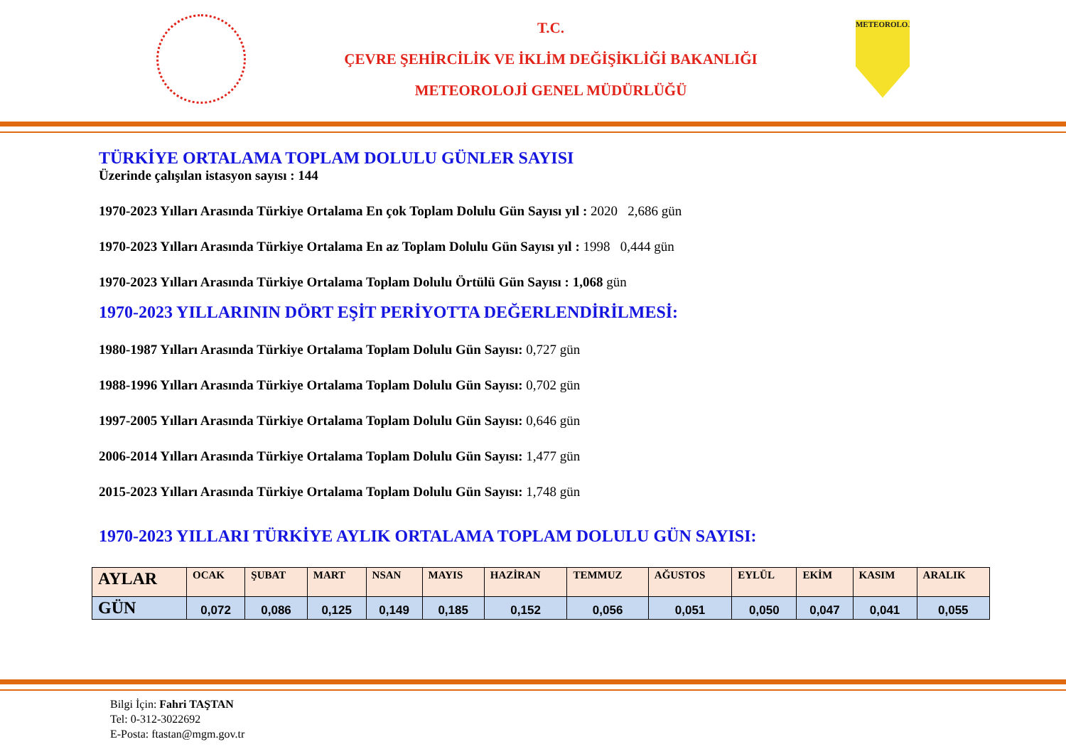T.C.
ÇEVRE ŞEHİRCİLİK VE İKLİM DEĞİŞİKLİĞİ BAKANLIĞI
METEOROLOJİ GENEL MÜDÜRLÜĞÜ
METEOROLOJİ
TÜRKİYE ORTALAMA TOPLAM DOLULU GÜNLER SAYISI
Üzerinde çalışılan istasyon sayısı : 144
1970-2023 Yılları Arasında Türkiye Ortalama En çok Toplam Dolulu Gün Sayısı yıl : 2020 2,686 gün
1970-2023 Yılları Arasında Türkiye Ortalama En az Toplam Dolulu Gün Sayısı yıl : 1998 0,444 gün
1970-2023 Yılları Arasında Türkiye Ortalama Toplam Dolulu Örtülü Gün Sayısı : 1,068 gün
1970-2023 YILLARININ DÖRT EŞİT PERİYOTTA DEĞERLENDİRİLMESİ:
1980-1987 Yılları Arasında Türkiye Ortalama Toplam Dolulu Gün Sayısı: 0,727 gün
1988-1996 Yılları Arasında Türkiye Ortalama Toplam Dolulu Gün Sayısı: 0,702 gün
1997-2005 Yılları Arasında Türkiye Ortalama Toplam Dolulu Gün Sayısı: 0,646 gün
2006-2014 Yılları Arasında Türkiye Ortalama Toplam Dolulu Gün Sayısı: 1,477 gün
2015-2023 Yılları Arasında Türkiye Ortalama Toplam Dolulu Gün Sayısı: 1,748 gün
1970-2023 YILLARI TÜRKİYE AYLIK ORTALAMA TOPLAM DOLULU GÜN SAYISI:
| AYLAR | OCAK | ŞUBAT | MART | NSAN | MAYIS | HAZİRAN | TEMMUZ | AĞUSTOS | EYLÜL | EKİM | KASIM | ARALIK |
| GÜN | 0,072 | 0,086 | 0,125 | 0,149 | 0,185 | 0,152 | 0,056 | 0,051 | 0,050 | 0,047 | 0,041 | 0,055 |
Bilgi İçin: Fahri TAŞTAN
Tel: 0-312-3022692
E-Posta: ftastan@mgm.gov.tr